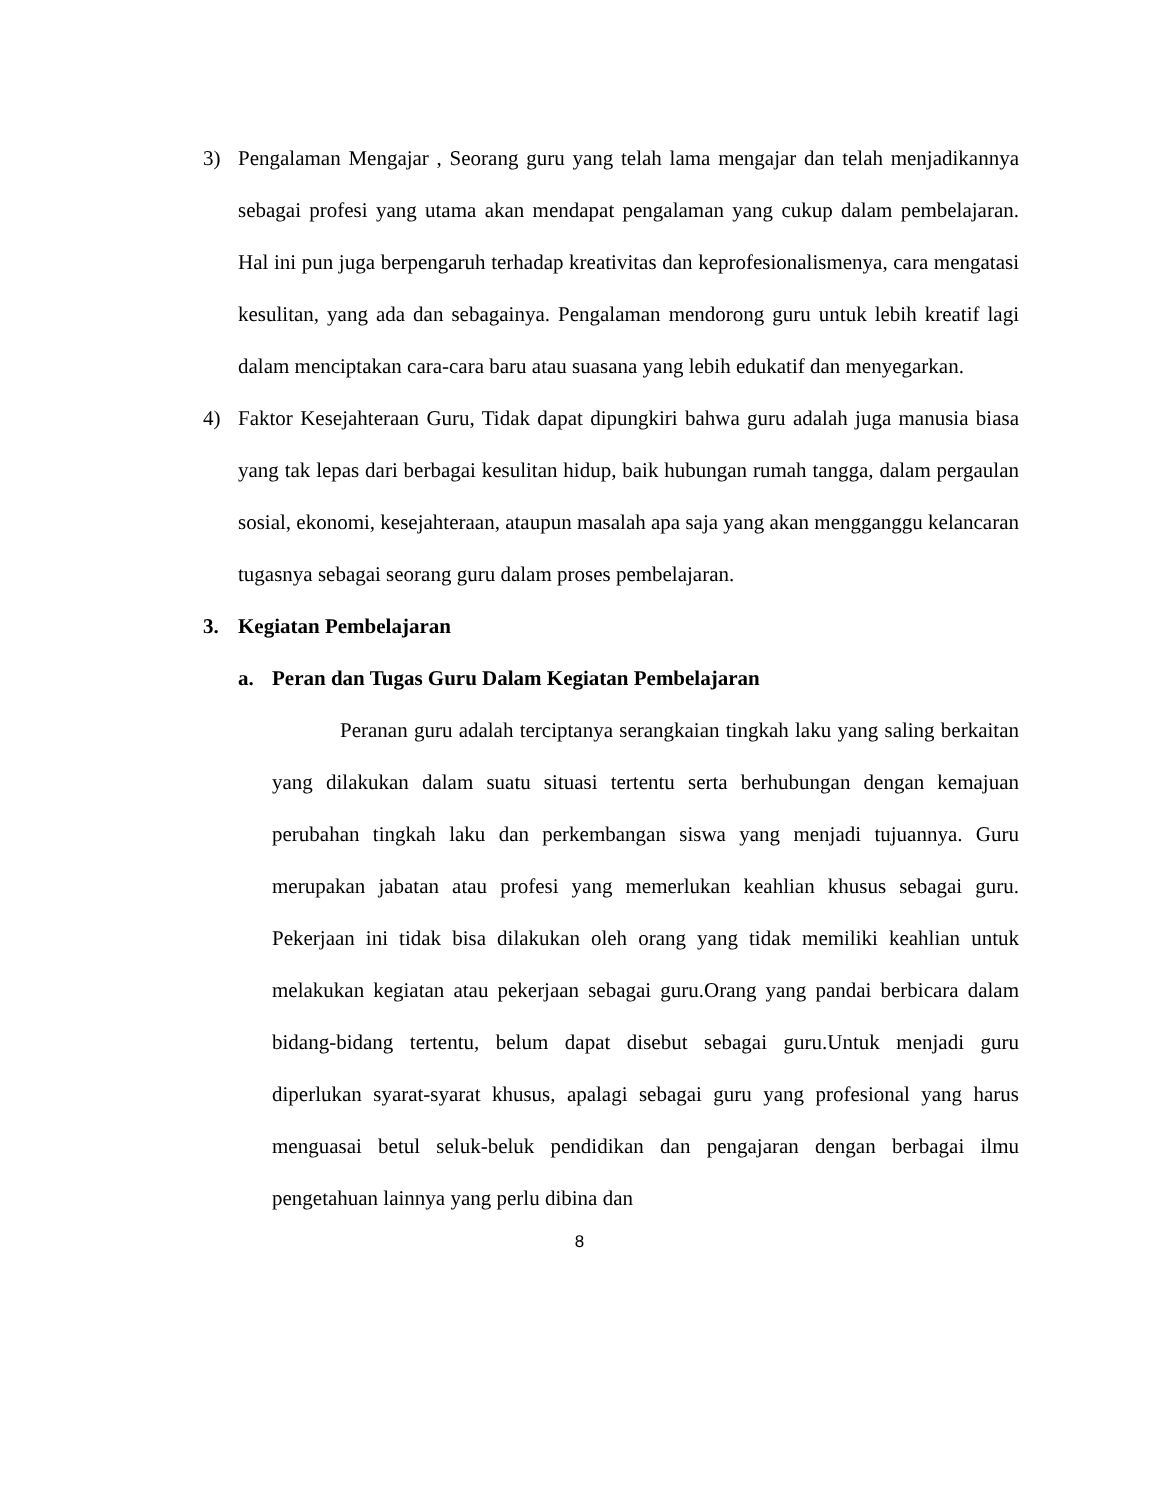3) Pengalaman Mengajar , Seorang guru yang telah lama mengajar dan telah menjadikannya sebagai profesi yang utama akan mendapat pengalaman yang cukup dalam pembelajaran. Hal ini pun juga berpengaruh terhadap kreativitas dan keprofesionalismenya, cara mengatasi kesulitan, yang ada dan sebagainya. Pengalaman mendorong guru untuk lebih kreatif lagi dalam menciptakan cara-cara baru atau suasana yang lebih edukatif dan menyegarkan.
4) Faktor Kesejahteraan Guru, Tidak dapat dipungkiri bahwa guru adalah juga manusia biasa yang tak lepas dari berbagai kesulitan hidup, baik hubungan rumah tangga, dalam pergaulan sosial, ekonomi, kesejahteraan, ataupun masalah apa saja yang akan mengganggu kelancaran tugasnya sebagai seorang guru dalam proses pembelajaran.
3. Kegiatan Pembelajaran
a. Peran dan Tugas Guru Dalam Kegiatan Pembelajaran
Peranan guru adalah terciptanya serangkaian tingkah laku yang saling berkaitan yang dilakukan dalam suatu situasi tertentu serta berhubungan dengan kemajuan perubahan tingkah laku dan perkembangan siswa yang menjadi tujuannya. Guru merupakan jabatan atau profesi yang memerlukan keahlian khusus sebagai guru. Pekerjaan ini tidak bisa dilakukan oleh orang yang tidak memiliki keahlian untuk melakukan kegiatan atau pekerjaan sebagai guru.Orang yang pandai berbicara dalam bidang-bidang tertentu, belum dapat disebut sebagai guru.Untuk menjadi guru diperlukan syarat-syarat khusus, apalagi sebagai guru yang profesional yang harus menguasai betul seluk-beluk pendidikan dan pengajaran dengan berbagai ilmu pengetahuan lainnya yang perlu dibina dan
8